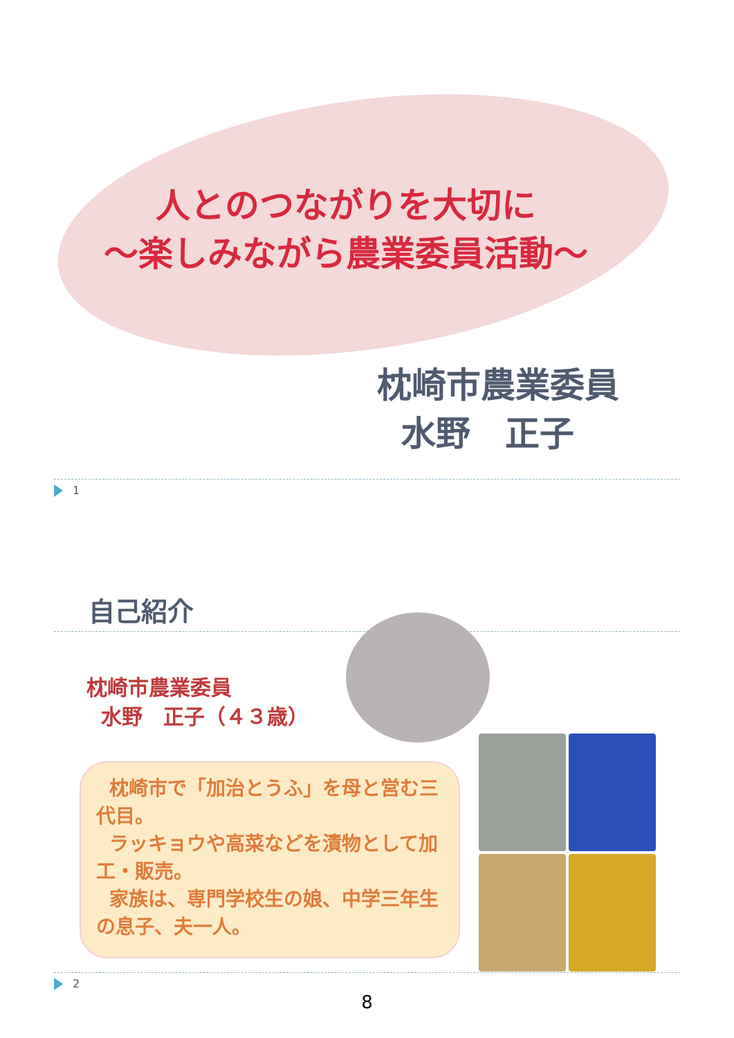人とのつながりを大切に
～楽しみながら農業委員活動～
枕崎市農業委員
水野　正子
1
自己紹介
枕崎市農業委員
水野　正子（４３歳）
枕崎市で「加治とうふ」を母と営む三代目。
ラッキョウや高菜などを漬物として加工・販売。
家族は、専門学校生の娘、中学三年生の息子、夫一人。
2
8